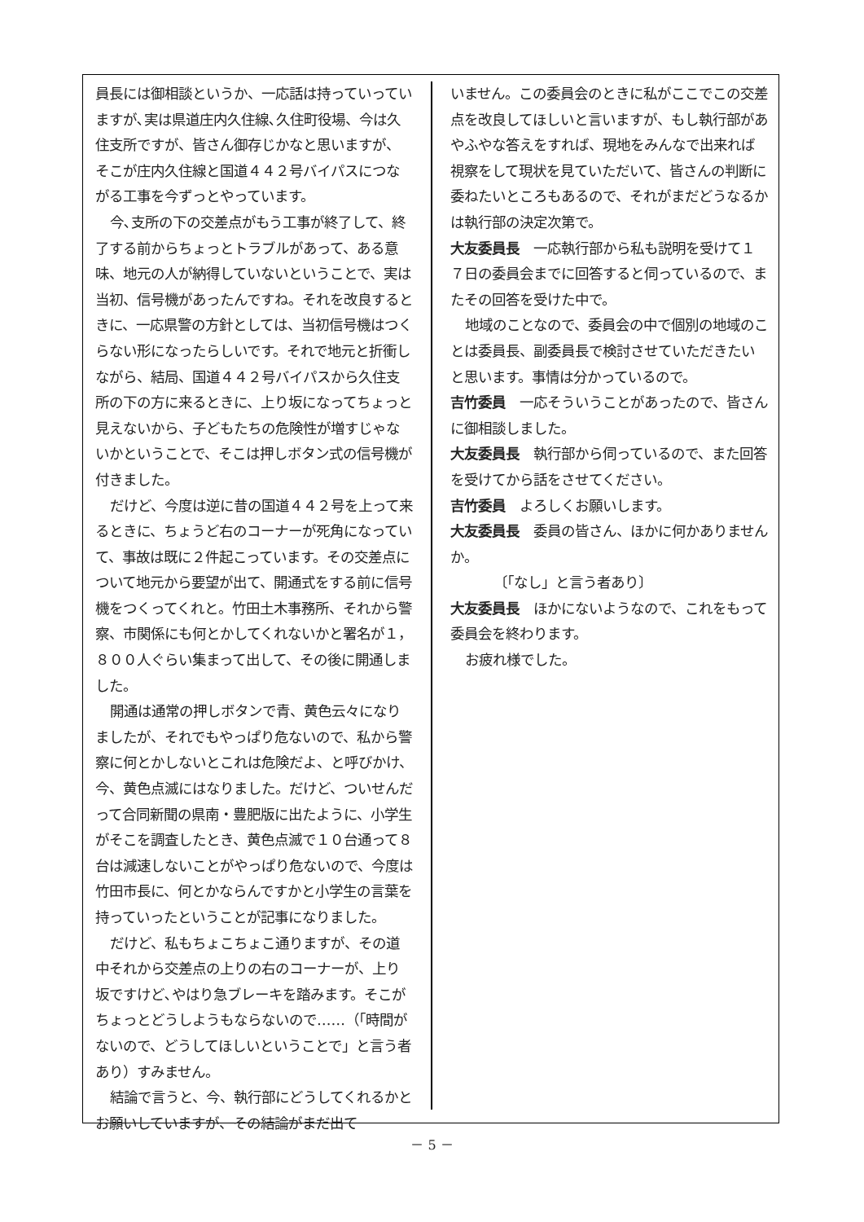員長には御相談というか、一応話は持っていっていますが､実は県道庄内久住線､久住町役場、今は久住支所ですが、皆さん御存じかなと思いますが、そこが庄内久住線と国道４４２号バイパスにつながる工事を今ずっとやっています。
今､支所の下の交差点がもう工事が終了して、終了する前からちょっとトラブルがあって、ある意味、地元の人が納得していないということで、実は当初、信号機があったんですね。それを改良するときに、一応県警の方針としては、当初信号機はつくらない形になったらしいです。それで地元と折衝しながら、結局、国道４４２号バイパスから久住支所の下の方に来るときに、上り坂になってちょっと見えないから、子どもたちの危険性が増すじゃないかということで、そこは押しボタン式の信号機が付きました。
だけど、今度は逆に昔の国道４４２号を上って来るときに、ちょうど右のコーナーが死角になっていて、事故は既に２件起こっています。その交差点について地元から要望が出て、開通式をする前に信号機をつくってくれと。竹田土木事務所、それから警察、市関係にも何とかしてくれないかと署名が１，８００人ぐらい集まって出して、その後に開通しました。
開通は通常の押しボタンで青、黄色云々になりましたが、それでもやっぱり危ないので、私から警察に何とかしないとこれは危険だよ、と呼びかけ、今、黄色点滅にはなりました。だけど、ついせんだって合同新聞の県南・豊肥版に出たように、小学生がそこを調査したとき、黄色点滅で１０台通って８台は減速しないことがやっぱり危ないので、今度は竹田市長に、何とかならんですかと小学生の言葉を持っていったということが記事になりました。
だけど、私もちょこちょこ通りますが、その道中それから交差点の上りの右のコーナーが、上り坂ですけど､やはり急ブレーキを踏みます。そこがちょっとどうしようもならないので……（「時間がないので、どうしてほしいということで」と言う者あり）すみません。
結論で言うと、今、執行部にどうしてくれるかとお願いしていますが、その結論がまだ出て
いません。この委員会のときに私がここでこの交差点を改良してほしいと言いますが、もし執行部があやふやな答えをすれば、現地をみんなで出来れば視察をして現状を見ていただいて、皆さんの判断に委ねたいところもあるので、それがまだどうなるかは執行部の決定次第で。
大友委員長　一応執行部から私も説明を受けて１７日の委員会までに回答すると伺っているので、またその回答を受けた中で。
地域のことなので、委員会の中で個別の地域のことは委員長、副委員長で検討させていただきたいと思います。事情は分かっているので。
吉竹委員　一応そういうことがあったので、皆さんに御相談しました。
大友委員長　執行部から伺っているので、また回答を受けてから話をさせてください。
吉竹委員　よろしくお願いします。
大友委員長　委員の皆さん、ほかに何かありませんか。
〔「なし」と言う者あり〕
大友委員長　ほかにないようなので、これをもって委員会を終わります。
お疲れ様でした。
－ 5 －